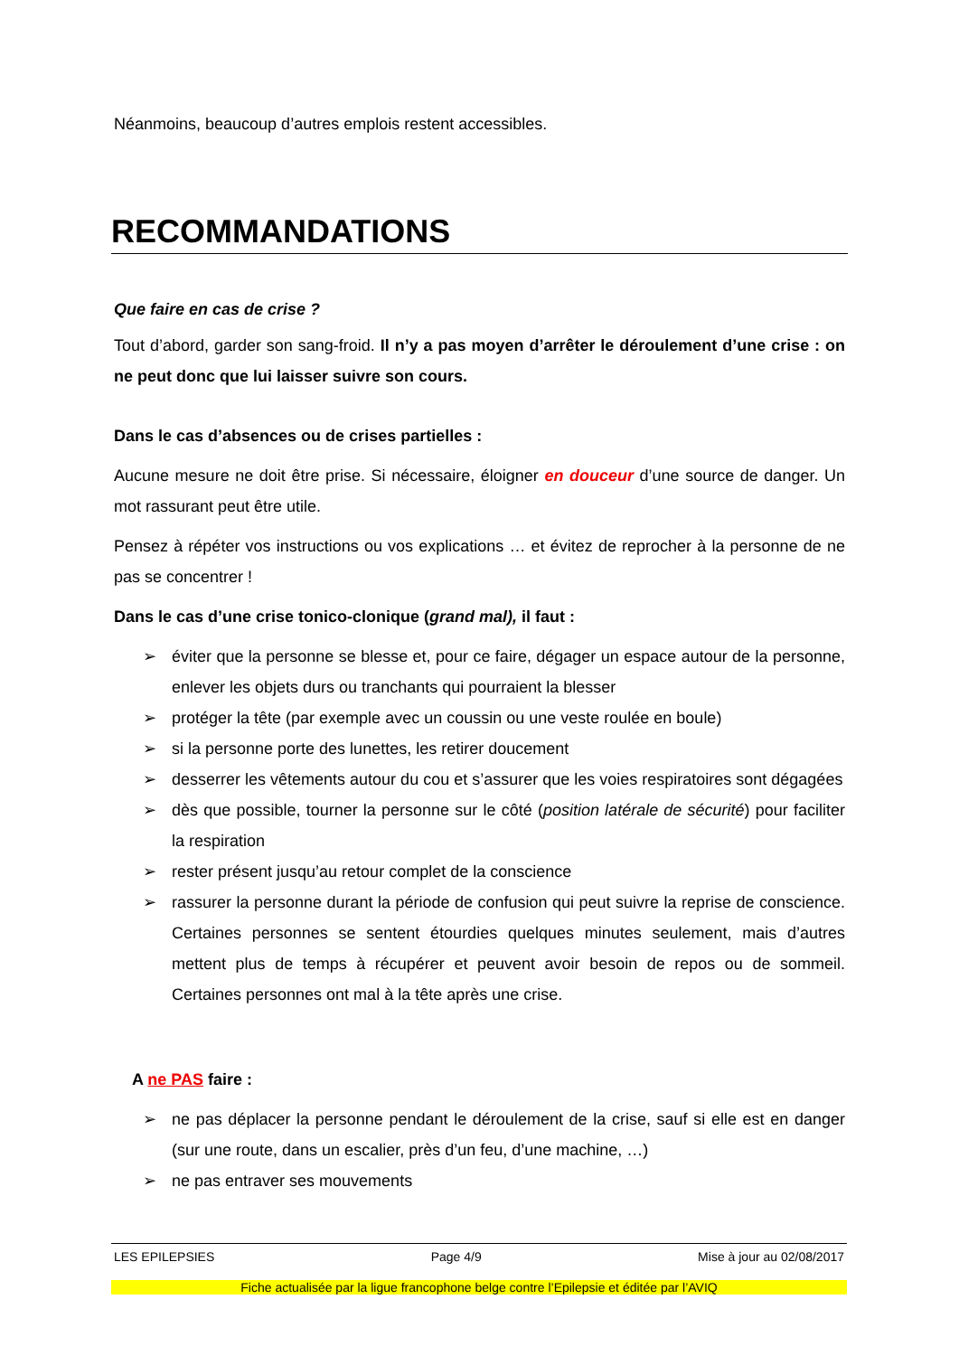Néanmoins, beaucoup d’autres emplois restent accessibles.
RECOMMANDATIONS
Que faire en cas de crise ?
Tout d’abord, garder son sang-froid. Il n’y a pas moyen d’arrêter le déroulement d’une crise : on ne peut donc que lui laisser suivre son cours.
Dans le cas d’absences ou de crises partielles :
Aucune mesure ne doit être prise. Si nécessaire, éloigner en douceur d’une source de danger. Un mot rassurant peut être utile.
Pensez à répéter vos instructions ou vos explications … et évitez de reprocher à la personne de ne pas se concentrer !
Dans le cas d’une crise tonico-clonique (grand mal), il faut :
➢ éviter que la personne se blesse et, pour ce faire, dégager un espace autour de la personne, enlever les objets durs ou tranchants qui pourraient la blesser
➢ protéger la tête (par exemple avec un coussin ou une veste roulée en boule)
➢ si la personne porte des lunettes, les retirer doucement
➢ desserrer les vêtements autour du cou et s’assurer que les voies respiratoires sont dégagées
➢ dès que possible, tourner la personne sur le côté (position latérale de sécurité) pour faciliter la respiration
➢ rester présent jusqu’au retour complet de la conscience
➢ rassurer la personne durant la période de confusion qui peut suivre la reprise de conscience. Certaines personnes se sentent étourdies quelques minutes seulement, mais d’autres mettent plus de temps à récupérer et peuvent avoir besoin de repos ou de sommeil. Certaines personnes ont mal à la tête après une crise.
A ne PAS faire :
➢ ne pas déplacer la personne pendant le déroulement de la crise, sauf si elle est en danger (sur une route, dans un escalier, près d’un feu, d’une machine, …)
➢ ne pas entraver ses mouvements
LES EPILEPSIES Page 4/9 Mise à jour au 02/08/2017
Fiche actualisée par la ligue francophone belge contre l’Epilepsie et éditée par l’AVIQ